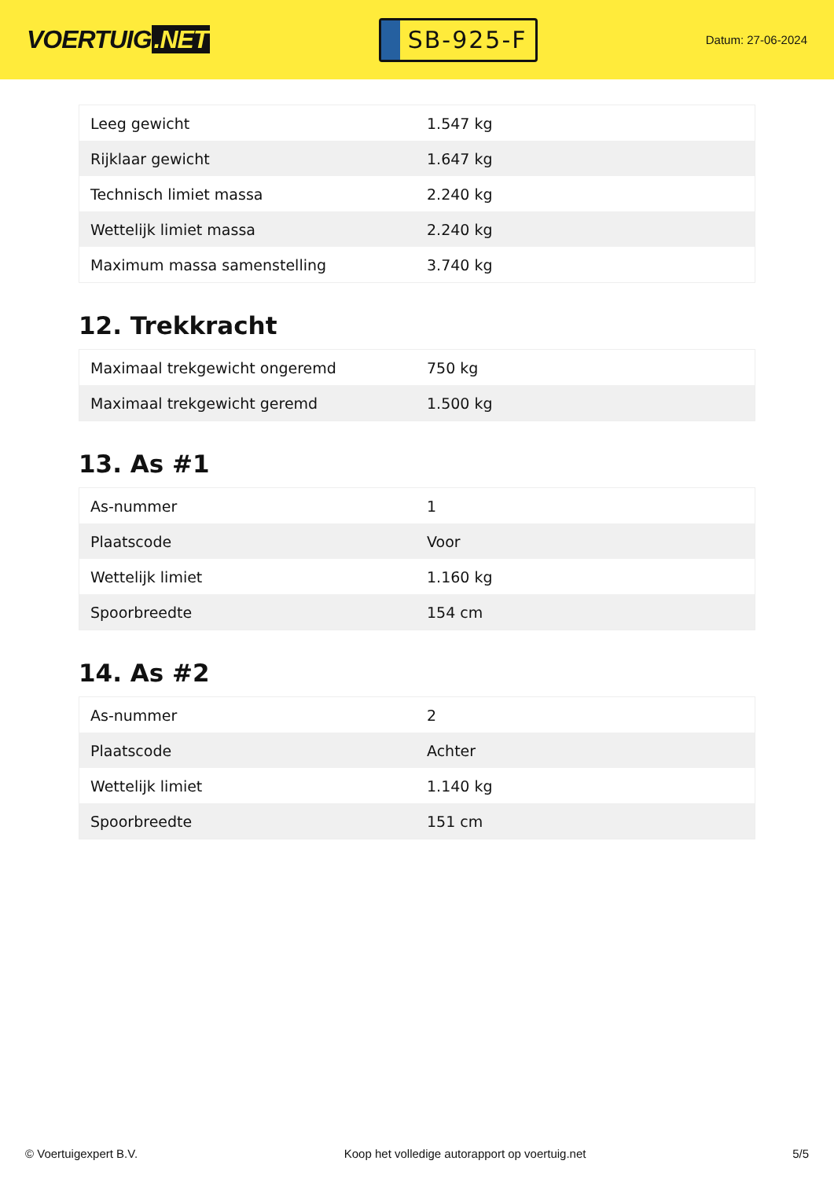VOERTUIG.NET
SB-925-F
Datum: 27-06-2024
| Leeg gewicht | 1.547 kg |
| Rijklaar gewicht | 1.647 kg |
| Technisch limiet massa | 2.240 kg |
| Wettelijk limiet massa | 2.240 kg |
| Maximum massa samenstelling | 3.740 kg |
12. Trekkracht
| Maximaal trekgewicht ongeremd | 750 kg |
| Maximaal trekgewicht geremd | 1.500 kg |
13. As #1
| As-nummer | 1 |
| Plaatscode | Voor |
| Wettelijk limiet | 1.160 kg |
| Spoorbreedte | 154 cm |
14. As #2
| As-nummer | 2 |
| Plaatscode | Achter |
| Wettelijk limiet | 1.140 kg |
| Spoorbreedte | 151 cm |
© Voertuigexpert B.V. Koop het volledige autorapport op voertuig.net 5/5